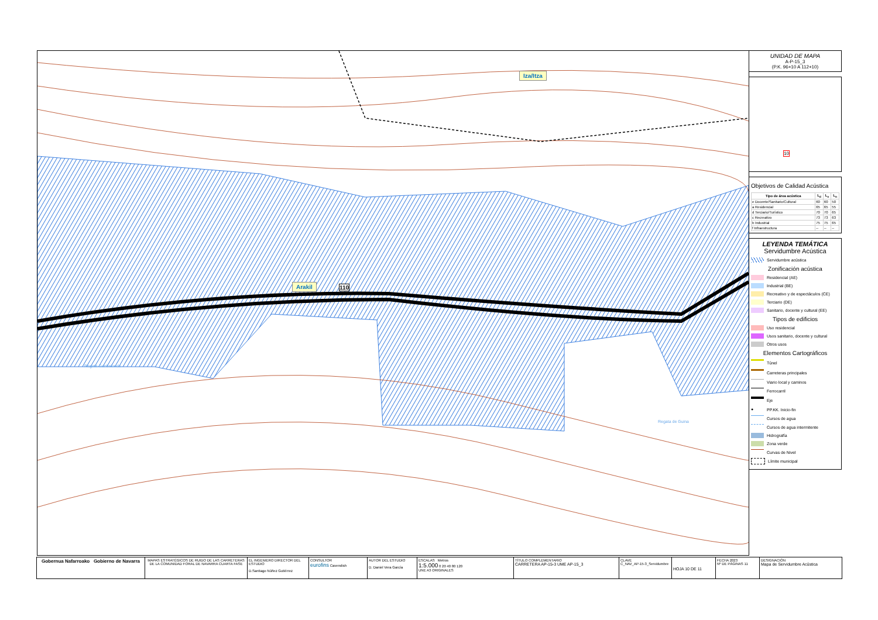Iza/Itza
Arakil 110
Regata Ganbelondo
Regata de Guina
UNIDAD DE MAPA
A-P-15_3
(P.K. 96+10 A 112+10)
10
Objetivos de Calidad Acústica
| Tipo de área acústica | L<sub>d</sub> | L<sub>e</sub> | L<sub>n</sub> |
| --- | --- | --- | --- |
| e Docente/Sanitario/Cultural | 60 | 60 | 50 |
| a Residencial | 65 | 65 | 55 |
| d Terciario/Turístico | 70 | 70 | 65 |
| c Recreativo | 73 | 73 | 63 |
| b Industrial | 75 | 75 | 65 |
| f Infraestructura | -- | -- | -- |
LEYENDA TEMÁTICA
Servidumbre Acústica
Servidumbre acústica
Zonificación acústica
Residencial (AE)
Industrial (BE)
Recreativo y de espectáculos (CE)
Terciario (DE)
Sanitario, docente y cultural (EE)
Tipos de edificios
Uso residencial
Usos sanitario, docente y cultural
Otros usos
Elementos Cartográficos
Túnel
Carreteras principales
Viario local y caminos
Ferrocarril
Eje
● PP.KK. Inicio-fin
Cursos de agua
Cursos de agua intermitente
Hidrografía
Zona verde
Curvas de Nivel
Límite municipal
Gobernua Nafarroako Gobierno de Navarra
MAPAS ESTRATÉGICOS DE RUIDO DE LAS CARRETERAS DE LA COMUNIDAD FORAL DE NAVARRA CUARTA FASE
EL INGENIERO DIRECTOR DEL ESTUDIO
D.Santiago Núñez Gutiérrez
CONSULTOR
eurofins Cavendish
AUTOR DEL ESTUDIO
D. Daniel Vera García
ESCALAS Metros
1:5.000 0 20 40 80 120
UNE A3 ORIGINALES
TÍTULO COMPLEMENTARIO
CARRETERA AP-15-3 UME AP-15_3
CLAVE
C_NAV_AP-15-3_Servidumbre
HOJA 10 DE 11
FECHA 2023
Nº DE PÁGINAS 11
DESIGNACIÓN
Mapa de Servidumbre Acústica